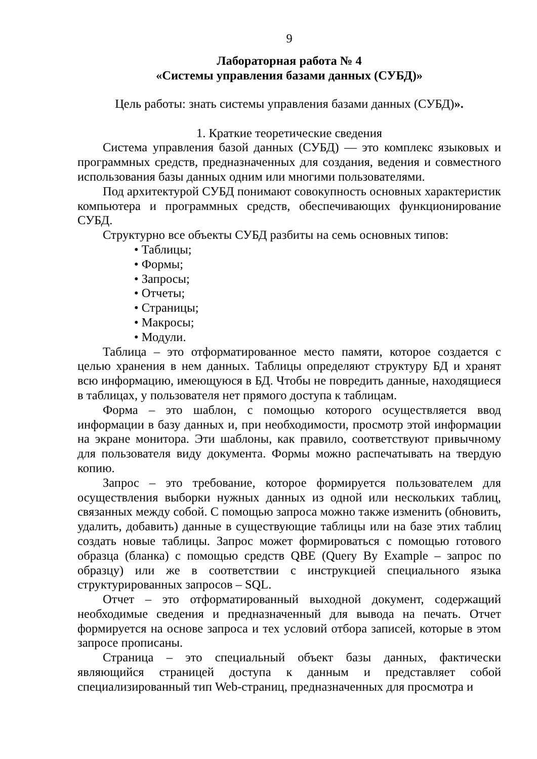9
Лабораторная работа № 4
«Системы управления базами данных (СУБД)»
Цель работы: знать системы управления базами данных (СУБД)».
1. Краткие теоретические сведения
Система управления базой данных (СУБД) — это комплекс языковых и программных средств, предназначенных для создания, ведения и совместного использования базы данных одним или многими пользователями.
Под архитектурой СУБД понимают совокупность основных характеристик компьютера и программных средств, обеспечивающих функционирование СУБД.
Структурно все объекты СУБД разбиты на семь основных типов:
• Таблицы;
• Формы;
• Запросы;
• Отчеты;
• Страницы;
• Макросы;
• Модули.
Таблица – это отформатированное место памяти, которое создается с целью хранения в нем данных. Таблицы определяют структуру БД и хранят всю информацию, имеющуюся в БД. Чтобы не повредить данные, находящиеся в таблицах, у пользователя нет прямого доступа к таблицам.
Форма – это шаблон, с помощью которого осуществляется ввод информации в базу данных и, при необходимости, просмотр этой информации на экране монитора. Эти шаблоны, как правило, соответствуют привычному для пользователя виду документа. Формы можно распечатывать на твердую копию.
Запрос – это требование, которое формируется пользователем для осуществления выборки нужных данных из одной или нескольких таблиц, связанных между собой. С помощью запроса можно также изменить (обновить, удалить, добавить) данные в существующие таблицы или на базе этих таблиц создать новые таблицы. Запрос может формироваться с помощью готового образца (бланка) с помощью средств QBE (Query By Example – запрос по образцу) или же в соответствии с инструкцией специального языка структурированных запросов – SQL.
Отчет – это отформатированный выходной документ, содержащий необходимые сведения и предназначенный для вывода на печать. Отчет формируется на основе запроса и тех условий отбора записей, которые в этом запросе прописаны.
Страница – это специальный объект базы данных, фактически являющийся страницей доступа к данным и представляет собой специализированный тип Web-страниц, предназначенных для просмотра и